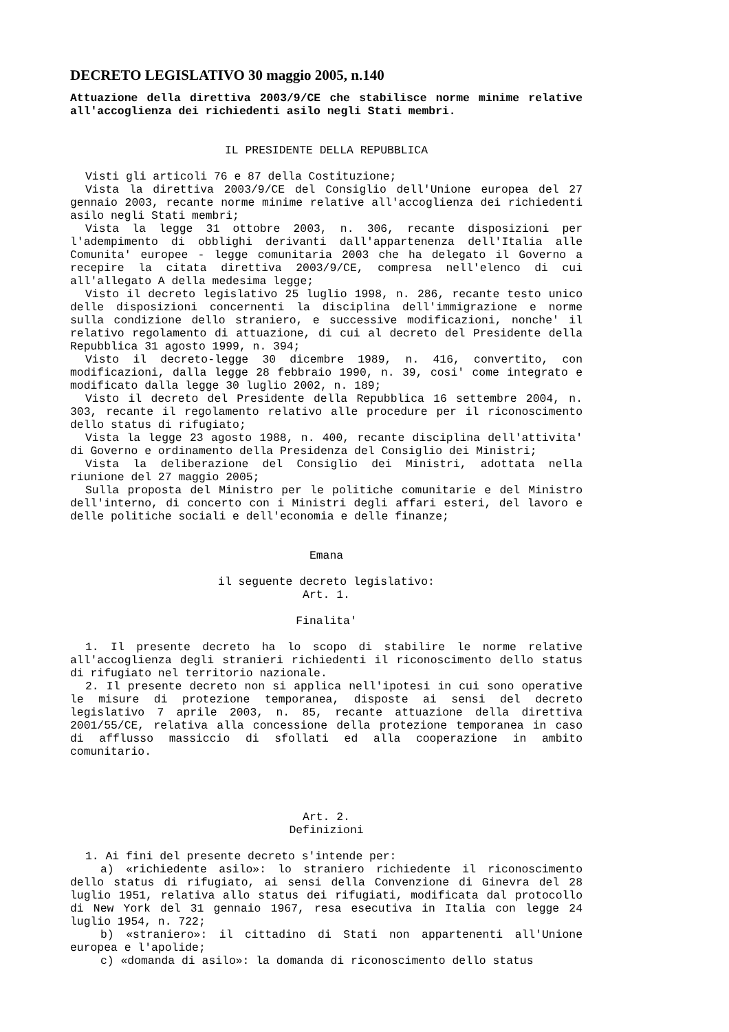DECRETO LEGISLATIVO 30 maggio 2005, n.140
Attuazione della direttiva 2003/9/CE che stabilisce norme minime relative all'accoglienza dei richiedenti asilo negli Stati membri.
IL PRESIDENTE DELLA REPUBBLICA
Visti gli articoli 76 e 87 della Costituzione;
Vista la direttiva 2003/9/CE del Consiglio dell'Unione europea del 27 gennaio 2003, recante norme minime relative all'accoglienza dei richiedenti asilo negli Stati membri;
Vista la legge 31 ottobre 2003, n. 306, recante disposizioni per l'adempimento di obblighi derivanti dall'appartenenza dell'Italia alle Comunita' europee - legge comunitaria 2003 che ha delegato il Governo a recepire la citata direttiva 2003/9/CE, compresa nell'elenco di cui all'allegato A della medesima legge;
Visto il decreto legislativo 25 luglio 1998, n. 286, recante testo unico delle disposizioni concernenti la disciplina dell'immigrazione e norme sulla condizione dello straniero, e successive modificazioni, nonche' il relativo regolamento di attuazione, di cui al decreto del Presidente della Repubblica 31 agosto 1999, n. 394;
Visto il decreto-legge 30 dicembre 1989, n. 416, convertito, con modificazioni, dalla legge 28 febbraio 1990, n. 39, cosi' come integrato e modificato dalla legge 30 luglio 2002, n. 189;
Visto il decreto del Presidente della Repubblica 16 settembre 2004, n. 303, recante il regolamento relativo alle procedure per il riconoscimento dello status di rifugiato;
Vista la legge 23 agosto 1988, n. 400, recante disciplina dell'attivita' di Governo e ordinamento della Presidenza del Consiglio dei Ministri;
Vista la deliberazione del Consiglio dei Ministri, adottata nella riunione del 27 maggio 2005;
Sulla proposta del Ministro per le politiche comunitarie e del Ministro dell'interno, di concerto con i Ministri degli affari esteri, del lavoro e delle politiche sociali e dell'economia e delle finanze;
Emana
il seguente decreto legislativo:
Art. 1.
Finalita'
1. Il presente decreto ha lo scopo di stabilire le norme relative all'accoglienza degli stranieri richiedenti il riconoscimento dello status di rifugiato nel territorio nazionale.
2. Il presente decreto non si applica nell'ipotesi in cui sono operative le misure di protezione temporanea, disposte ai sensi del decreto legislativo 7 aprile 2003, n. 85, recante attuazione della direttiva 2001/55/CE, relativa alla concessione della protezione temporanea in caso di afflusso massiccio di sfollati ed alla cooperazione in ambito comunitario.
Art. 2.
Definizioni
1. Ai fini del presente decreto s'intende per:
a) «richiedente asilo»: lo straniero richiedente il riconoscimento dello status di rifugiato, ai sensi della Convenzione di Ginevra del 28 luglio 1951, relativa allo status dei rifugiati, modificata dal protocollo di New York del 31 gennaio 1967, resa esecutiva in Italia con legge 24 luglio 1954, n. 722;
b) «straniero»: il cittadino di Stati non appartenenti all'Unione europea e l'apolide;
c) «domanda di asilo»: la domanda di riconoscimento dello status